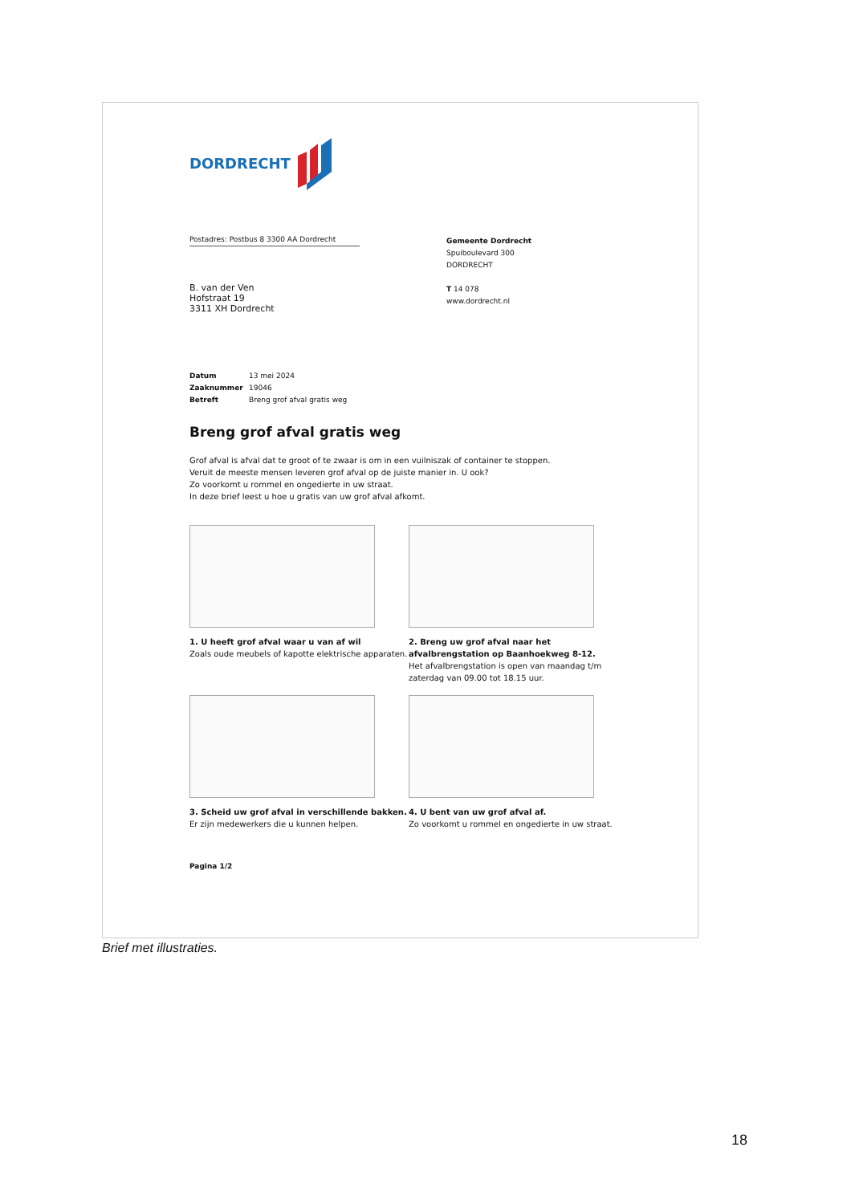DORDRECHT
Postadres: Postbus 8 3300 AA Dordrecht
B. van der Ven
Hofstraat 19
3311 XH Dordrecht
Gemeente Dordrecht
Spuiboulevard 300
DORDRECHT
T 14 078
www.dordrecht.nl
Datum 13 mei 2024
Zaaknummer 19046
Betreft Breng grof afval gratis weg
Breng grof afval gratis weg
Grof afval is afval dat te groot of te zwaar is om in een vuilniszak of container te stoppen.
Veruit de meeste mensen leveren grof afval op de juiste manier in. U ook?
Zo voorkomt u rommel en ongedierte in uw straat.
In deze brief leest u hoe u gratis van uw grof afval afkomt.
1. U heeft grof afval waar u van af wil
Zoals oude meubels of kapotte elektrische apparaten.
2. Breng uw grof afval naar het afvalbrengstation op Baanhoekweg 8-12.
Het afvalbrengstation is open van maandag t/m zaterdag van 09.00 tot 18.15 uur.
3. Scheid uw grof afval in verschillende bakken.
Er zijn medewerkers die u kunnen helpen.
4. U bent van uw grof afval af.
Zo voorkomt u rommel en ongedierte in uw straat.
Pagina 1/2
Brief met illustraties.
18